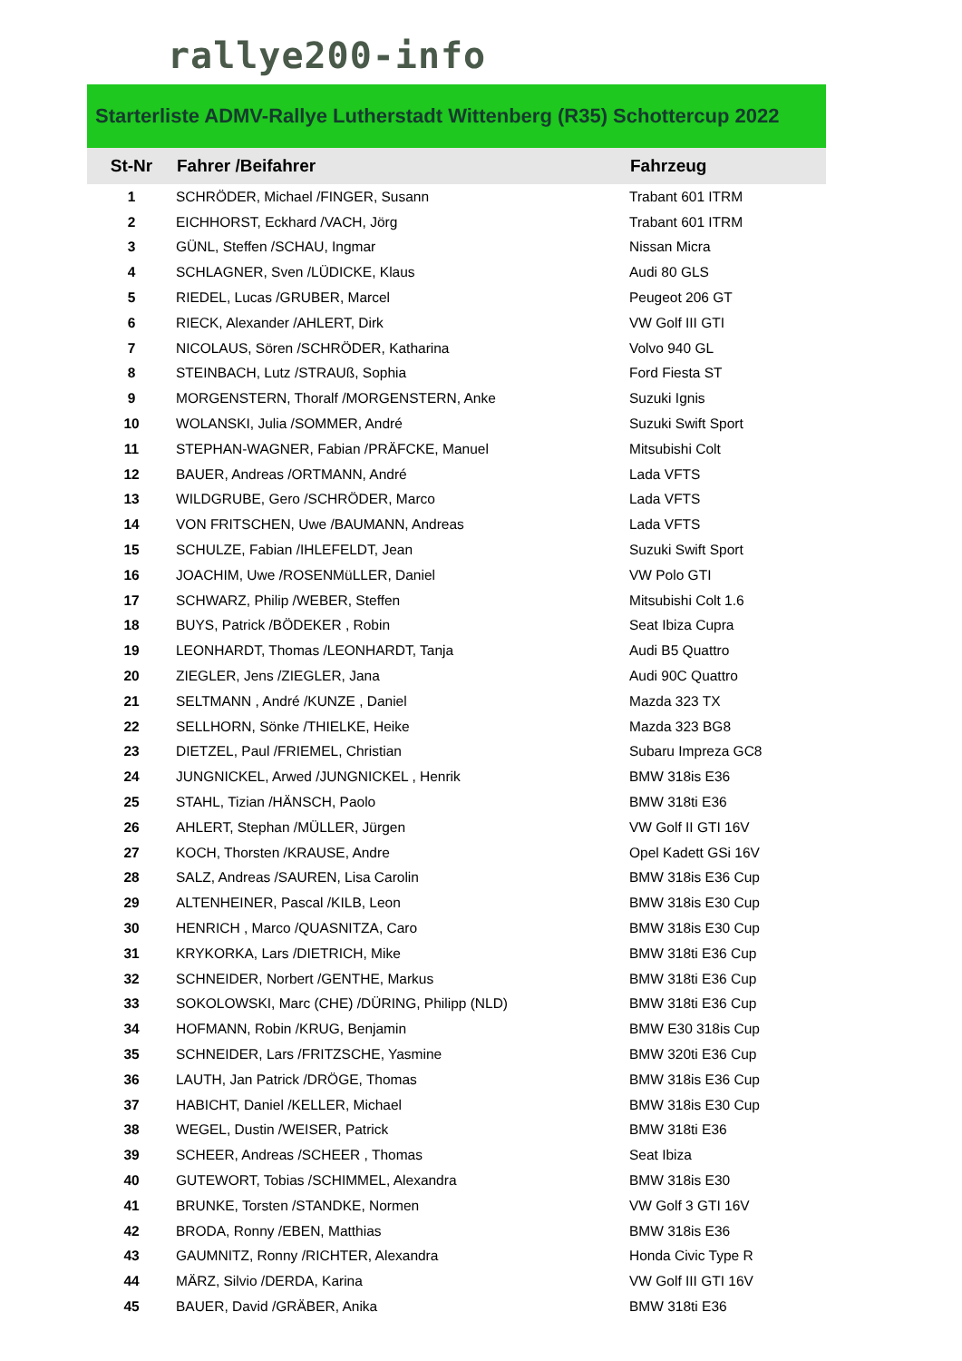rallye200-info
Starterliste ADMV-Rallye Lutherstadt Wittenberg (R35) Schottercup 2022
| St-Nr | Fahrer /Beifahrer | Fahrzeug |
| --- | --- | --- |
| 1 | SCHRÖDER, Michael /FINGER, Susann | Trabant 601 ITRM |
| 2 | EICHHORST, Eckhard /VACH, Jörg | Trabant 601 ITRM |
| 3 | GÜNL, Steffen /SCHAU, Ingmar | Nissan Micra |
| 4 | SCHLAGNER, Sven /LÜDICKE, Klaus | Audi 80 GLS |
| 5 | RIEDEL, Lucas /GRUBER, Marcel | Peugeot 206 GT |
| 6 | RIECK, Alexander /AHLERT, Dirk | VW Golf III GTI |
| 7 | NICOLAUS, Sören /SCHRÖDER, Katharina | Volvo 940 GL |
| 8 | STEINBACH, Lutz /STRAUß, Sophia | Ford Fiesta ST |
| 9 | MORGENSTERN, Thoralf /MORGENSTERN, Anke | Suzuki Ignis |
| 10 | WOLANSKI, Julia /SOMMER, André | Suzuki Swift Sport |
| 11 | STEPHAN-WAGNER, Fabian /PRÄFCKE, Manuel | Mitsubishi Colt |
| 12 | BAUER, Andreas /ORTMANN, André | Lada VFTS |
| 13 | WILDGRUBE, Gero /SCHRÖDER, Marco | Lada VFTS |
| 14 | VON FRITSCHEN, Uwe /BAUMANN, Andreas | Lada VFTS |
| 15 | SCHULZE, Fabian /IHLEFELDT, Jean | Suzuki Swift Sport |
| 16 | JOACHIM, Uwe /ROSENMüLLER, Daniel | VW Polo GTI |
| 17 | SCHWARZ, Philip /WEBER, Steffen | Mitsubishi Colt 1.6 |
| 18 | BUYS, Patrick /BÖDEKER , Robin | Seat Ibiza Cupra |
| 19 | LEONHARDT, Thomas /LEONHARDT, Tanja | Audi B5 Quattro |
| 20 | ZIEGLER, Jens /ZIEGLER, Jana | Audi 90C Quattro |
| 21 | SELTMANN , André /KUNZE , Daniel | Mazda 323 TX |
| 22 | SELLHORN, Sönke /THIELKE, Heike | Mazda 323 BG8 |
| 23 | DIETZEL, Paul /FRIEMEL, Christian | Subaru Impreza GC8 |
| 24 | JUNGNICKEL, Arwed /JUNGNICKEL , Henrik | BMW 318is E36 |
| 25 | STAHL, Tizian /HÄNSCH, Paolo | BMW 318ti E36 |
| 26 | AHLERT, Stephan /MÜLLER, Jürgen | VW Golf II GTI 16V |
| 27 | KOCH, Thorsten /KRAUSE, Andre | Opel Kadett GSi 16V |
| 28 | SALZ, Andreas /SAUREN, Lisa Carolin | BMW 318is E36 Cup |
| 29 | ALTENHEINER, Pascal /KILB, Leon | BMW 318is E30 Cup |
| 30 | HENRICH , Marco /QUASNITZA, Caro | BMW 318is E30 Cup |
| 31 | KRYKORKA, Lars /DIETRICH, Mike | BMW 318ti E36 Cup |
| 32 | SCHNEIDER, Norbert /GENTHE, Markus | BMW 318ti E36 Cup |
| 33 | SOKOLOWSKI, Marc (CHE) /DÜRING, Philipp (NLD) | BMW 318ti E36 Cup |
| 34 | HOFMANN, Robin /KRUG, Benjamin | BMW E30 318is Cup |
| 35 | SCHNEIDER, Lars /FRITZSCHE, Yasmine | BMW 320ti E36 Cup |
| 36 | LAUTH, Jan Patrick /DRÖGE, Thomas | BMW 318is E36 Cup |
| 37 | HABICHT, Daniel /KELLER, Michael | BMW 318is E30 Cup |
| 38 | WEGEL, Dustin /WEISER, Patrick | BMW 318ti E36 |
| 39 | SCHEER, Andreas /SCHEER , Thomas | Seat Ibiza |
| 40 | GUTEWORT, Tobias /SCHIMMEL, Alexandra | BMW 318is E30 |
| 41 | BRUNKE, Torsten /STANDKE, Normen | VW Golf 3 GTI 16V |
| 42 | BRODA, Ronny /EBEN, Matthias | BMW 318is E36 |
| 43 | GAUMNITZ, Ronny /RICHTER, Alexandra | Honda Civic Type R |
| 44 | MÄRZ, Silvio /DERDA, Karina | VW Golf III GTI 16V |
| 45 | BAUER, David /GRÄBER, Anika | BMW 318ti E36 |